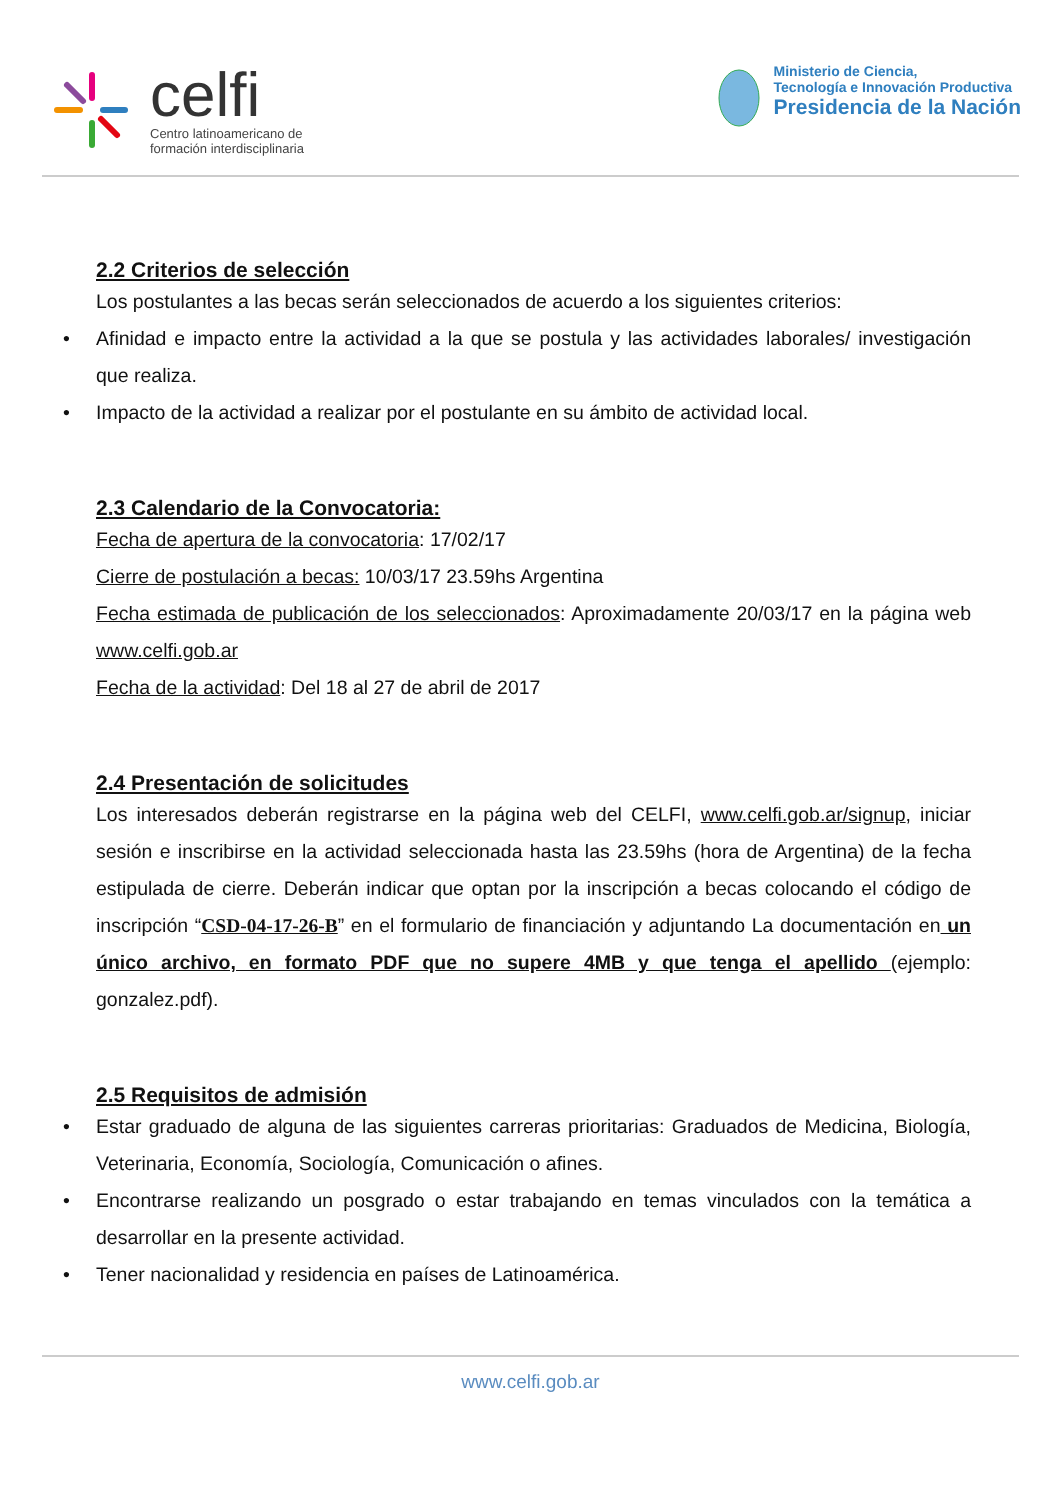celfi
Centro latinoamericano de
formación interdisciplinaria
Ministerio de Ciencia,
Tecnología e Innovación Productiva
Presidencia de la Nación
2.2 Criterios de selección
Los postulantes a las becas serán seleccionados de acuerdo a los siguientes criterios:
• Afinidad e impacto entre la actividad a la que se postula y las actividades laborales/ investigación que realiza.
• Impacto de la actividad a realizar por el postulante en su ámbito de actividad local.
2.3 Calendario de la Convocatoria:
Fecha de apertura de la convocatoria: 17/02/17
Cierre de postulación a becas: 10/03/17 23.59hs Argentina
Fecha estimada de publicación de los seleccionados: Aproximadamente 20/03/17 en la página web www.celfi.gob.ar
Fecha de la actividad: Del 18 al 27 de abril de 2017
2.4 Presentación de solicitudes
Los interesados deberán registrarse en la página web del CELFI, www.celfi.gob.ar/signup, iniciar sesión e inscribirse en la actividad seleccionada hasta las 23.59hs (hora de Argentina) de la fecha estipulada de cierre. Deberán indicar que optan por la inscripción a becas colocando el código de inscripción “CSD-04-17-26-B” en el formulario de financiación y adjuntando La documentación en un único archivo, en formato PDF que no supere 4MB y que tenga el apellido (ejemplo: gonzalez.pdf).
2.5 Requisitos de admisión
• Estar graduado de alguna de las siguientes carreras prioritarias: Graduados de Medicina, Biología, Veterinaria, Economía, Sociología, Comunicación o afines.
• Encontrarse realizando un posgrado o estar trabajando en temas vinculados con la temática a desarrollar en la presente actividad.
• Tener nacionalidad y residencia en países de Latinoamérica.
www.celfi.gob.ar